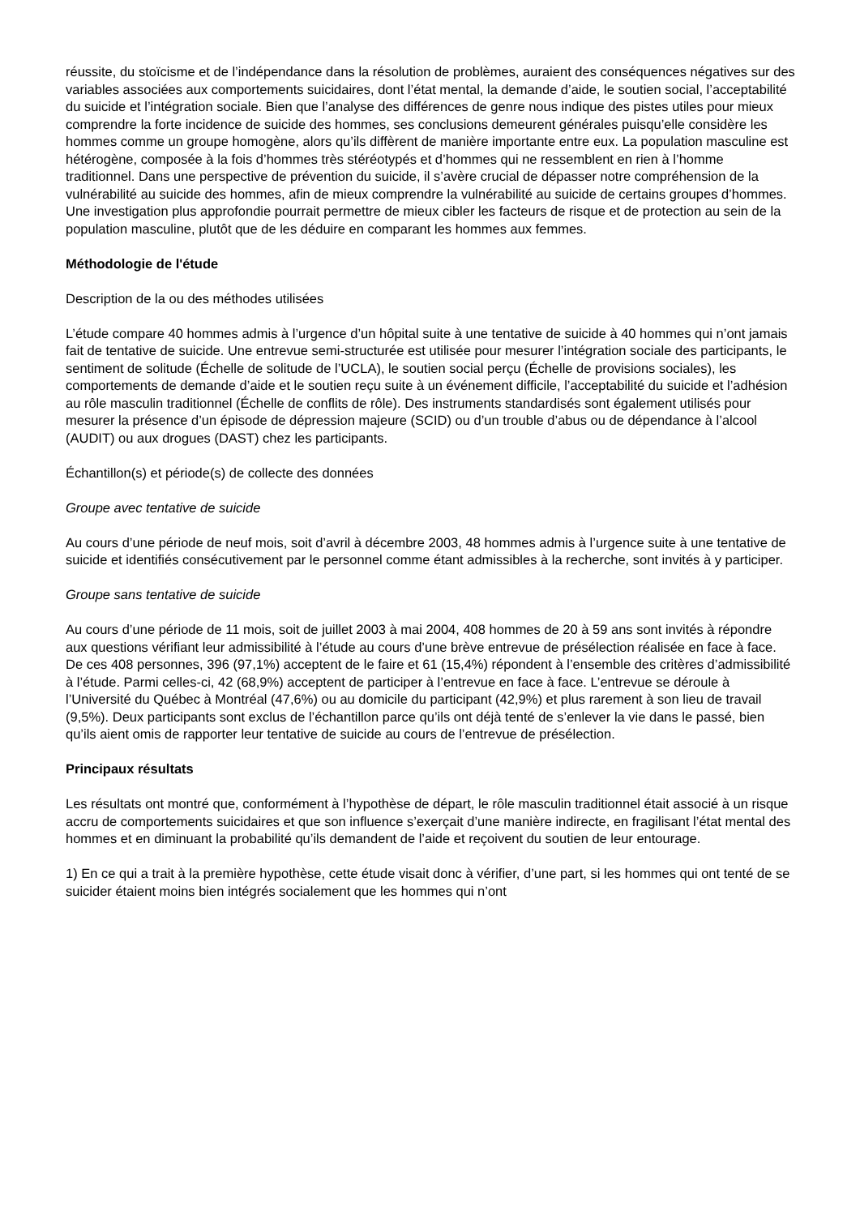réussite, du stoïcisme et de l’indépendance dans la résolution de problèmes, auraient des conséquences négatives sur des variables associées aux comportements suicidaires, dont l’état mental, la demande d’aide, le soutien social, l’acceptabilité du suicide et l’intégration sociale. Bien que l’analyse des différences de genre nous indique des pistes utiles pour mieux comprendre la forte incidence de suicide des hommes, ses conclusions demeurent générales puisqu’elle considère les hommes comme un groupe homogène, alors qu’ils diffèrent de manière importante entre eux. La population masculine est hétérogène, composée à la fois d’hommes très stéréotypés et d’hommes qui ne ressemblent en rien à l’homme traditionnel. Dans une perspective de prévention du suicide, il s’avère crucial de dépasser notre compréhension de la vulnérabilité au suicide des hommes, afin de mieux comprendre la vulnérabilité au suicide de certains groupes d’hommes. Une investigation plus approfondie pourrait permettre de mieux cibler les facteurs de risque et de protection au sein de la population masculine, plutôt que de les déduire en comparant les hommes aux femmes.
Méthodologie de l'étude
Description de la ou des méthodes utilisées
L’étude compare 40 hommes admis à l’urgence d’un hôpital suite à une tentative de suicide à 40 hommes qui n’ont jamais fait de tentative de suicide. Une entrevue semi-structurée est utilisée pour mesurer l’intégration sociale des participants, le sentiment de solitude (Échelle de solitude de l’UCLA), le soutien social perçu (Échelle de provisions sociales), les comportements de demande d’aide et le soutien reçu suite à un événement difficile, l’acceptabilité du suicide et l’adhésion au rôle masculin traditionnel (Échelle de conflits de rôle). Des instruments standardisés sont également utilisés pour mesurer la présence d’un épisode de dépression majeure (SCID) ou d’un trouble d’abus ou de dépendance à l’alcool (AUDIT) ou aux drogues (DAST) chez les participants.
Échantillon(s) et période(s) de collecte des données
Groupe avec tentative de suicide
Au cours d’une période de neuf mois, soit d’avril à décembre 2003, 48 hommes admis à l’urgence suite à une tentative de suicide et identifiés consécutivement par le personnel comme étant admissibles à la recherche, sont invités à y participer.
Groupe sans tentative de suicide
Au cours d’une période de 11 mois, soit de juillet 2003 à mai 2004, 408 hommes de 20 à 59 ans sont invités à répondre aux questions vérifiant leur admissibilité à l’étude au cours d’une brève entrevue de présélection réalisée en face à face. De ces 408 personnes, 396 (97,1%) acceptent de le faire et 61 (15,4%) répondent à l’ensemble des critères d’admissibilité à l’étude. Parmi celles-ci, 42 (68,9%) acceptent de participer à l’entrevue en face à face. L’entrevue se déroule à l’Université du Québec à Montréal (47,6%) ou au domicile du participant (42,9%) et plus rarement à son lieu de travail (9,5%). Deux participants sont exclus de l’échantillon parce qu’ils ont déjà tenté de s’enlever la vie dans le passé, bien qu’ils aient omis de rapporter leur tentative de suicide au cours de l’entrevue de présélection.
Principaux résultats
Les résultats ont montré que, conformément à l’hypothèse de départ, le rôle masculin traditionnel était associé à un risque accru de comportements suicidaires et que son influence s’exerçait d’une manière indirecte, en fragilisant l’état mental des hommes et en diminuant la probabilité qu’ils demandent de l’aide et reçoivent du soutien de leur entourage.
1) En ce qui a trait à la première hypothèse, cette étude visait donc à vérifier, d’une part, si les hommes qui ont tenté de se suicider étaient moins bien intégrés socialement que les hommes qui n’ont